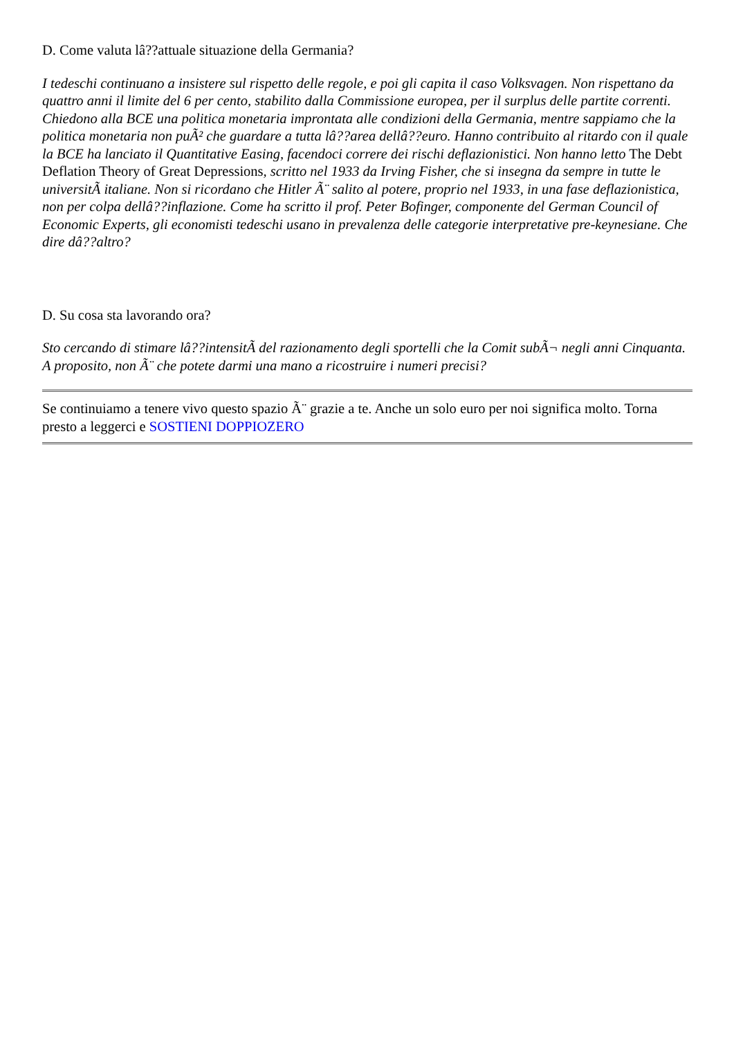D. Come valuta lâ??attuale situazione della Germania?
I tedeschi continuano a insistere sul rispetto delle regole, e poi gli capita il caso Volksvagen. Non rispettano da quattro anni il limite del 6 per cento, stabilito dalla Commissione europea, per il surplus delle partite correnti. Chiedono alla BCE una politica monetaria improntata alle condizioni della Germania, mentre sappiamo che la politica monetaria non puÃ² che guardare a tutta lâ??area dellâ??euro. Hanno contribuito al ritardo con il quale la BCE ha lanciato il Quantitative Easing, facendoci correre dei rischi deflazionistici. Non hanno letto The Debt Deflation Theory of Great Depressions, scritto nel 1933 da Irving Fisher, che si insegna da sempre in tutte le universitÃ italiane. Non si ricordano che Hitler Ã¨ salito al potere, proprio nel 1933, in una fase deflazionistica, non per colpa dellâ??inflazione. Come ha scritto il prof. Peter Bofinger, componente del German Council of Economic Experts, gli economisti tedeschi usano in prevalenza delle categorie interpretative pre-keynesiane. Che dire dâ??altro?
D. Su cosa sta lavorando ora?
Sto cercando di stimare lâ??intensitÃ del razionamento degli sportelli che la Comit subÃ¬ negli anni Cinquanta. A proposito, non Ã¨ che potete darmi una mano a ricostruire i numeri precisi?
Se continuiamo a tenere vivo questo spazio Ã¨ grazie a te. Anche un solo euro per noi significa molto. Torna presto a leggerci e SOSTIENI DOPPIOZERO